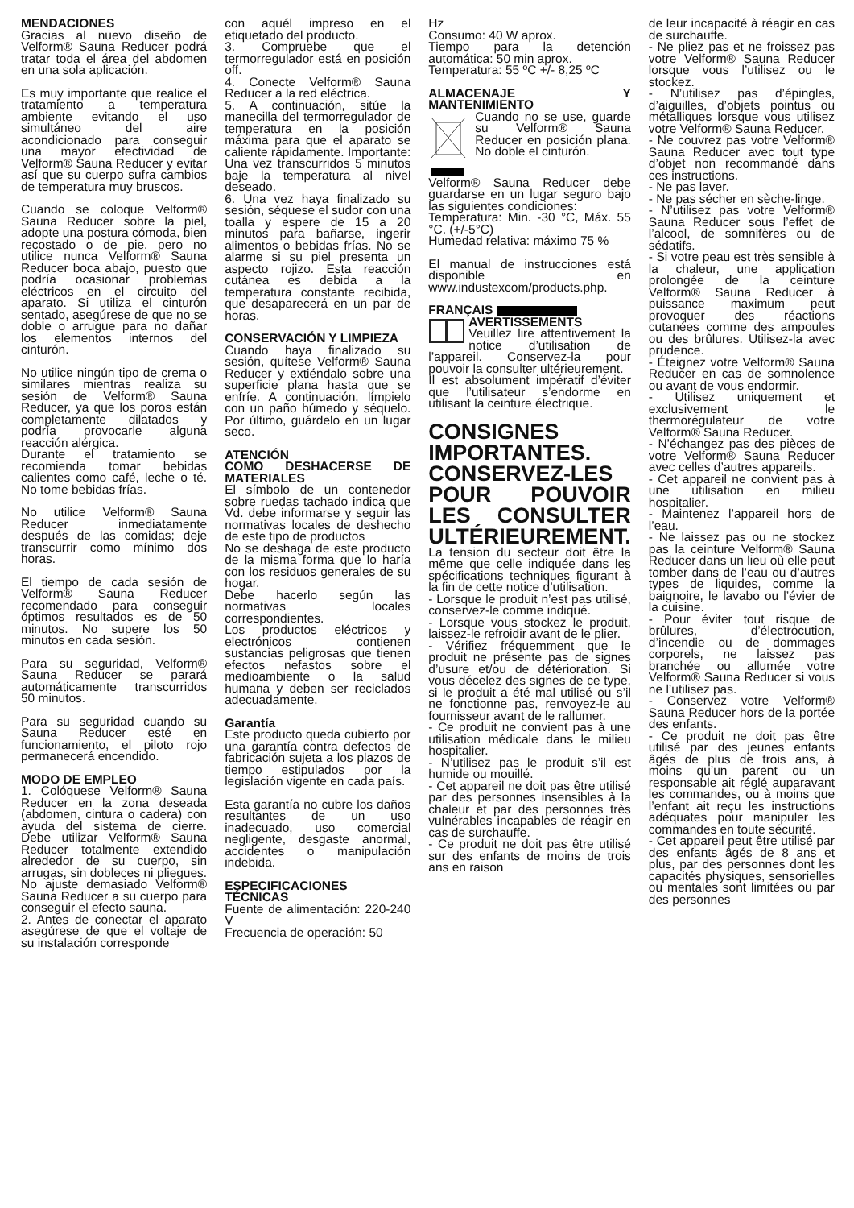MENDACIONES
Gracias al nuevo diseño de Velform® Sauna Reducer podrá tratar toda el área del abdomen en una sola aplicación.
Es muy importante que realice el tratamiento a temperatura ambiente evitando el uso simultáneo del aire acondicionado para conseguir una mayor efectividad de Velform® Sauna Reducer y evitar así que su cuerpo sufra cambios de temperatura muy bruscos.
Cuando se coloque Velform® Sauna Reducer sobre la piel, adopte una postura cómoda, bien recostado o de pie, pero no utilice nunca Velform® Sauna Reducer boca abajo, puesto que podría ocasionar problemas eléctricos en el circuito del aparato. Si utiliza el cinturón sentado, asegúrese de que no se doble o arrugue para no dañar los elementos internos del cinturón.
No utilice ningún tipo de crema o similares mientras realiza su sesión de Velform® Sauna Reducer, ya que los poros están completamente dilatados y podría provocarle alguna reacción alérgica.
Durante el tratamiento se recomienda tomar bebidas calientes como café, leche o té. No tome bebidas frías.
No utilice Velform® Sauna Reducer inmediatamente después de las comidas; deje transcurrir como mínimo dos horas.
El tiempo de cada sesión de Velform® Sauna Reducer recomendado para conseguir óptimos resultados es de 50 minutos. No supere los 50 minutos en cada sesión.
Para su seguridad, Velform® Sauna Reducer se parará automáticamente transcurridos 50 minutos.
Para su seguridad cuando su Sauna Reducer esté en funcionamiento, el piloto rojo permanecerá encendido.
MODO DE EMPLEO
1. Colóquese Velform® Sauna Reducer en la zona deseada (abdomen, cintura o cadera) con ayuda del sistema de cierre. Debe utilizar Velform® Sauna Reducer totalmente extendido alrededor de su cuerpo, sin arrugas, sin dobleces ni pliegues. No ajuste demasiado Velform® Sauna Reducer a su cuerpo para conseguir el efecto sauna.
2. Antes de conectar el aparato asegúrese de que el voltaje de su instalación corresponde
con aquél impreso en el etiquetado del producto.
3. Compruebe que el termorregulador está en posición off.
4. Conecte Velform® Sauna Reducer a la red eléctrica.
5. A continuación, sitúe la manecilla del termorregulador de temperatura en la posición máxima para que el aparato se caliente rápidamente. Importante: Una vez transcurridos 5 minutos baje la temperatura al nivel deseado.
6. Una vez haya finalizado su sesión, séquese el sudor con una toalla y espere de 15 a 20 minutos para bañarse, ingerir alimentos o bebidas frías. No se alarme si su piel presenta un aspecto rojizo. Esta reacción cutánea es debida a la temperatura constante recibida, que desaparecerá en un par de horas.
CONSERVACIÓN Y LIMPIEZA
Cuando haya finalizado su sesión, quítese Velform® Sauna Reducer y extiéndalo sobre una superficie plana hasta que se enfríe. A continuación, límpielo con un paño húmedo y séquelo. Por último, guárdelo en un lugar seco.
ATENCIÓN
COMO DESHACERSE DE MATERIALES
El símbolo de un contenedor sobre ruedas tachado indica que Vd. debe informarse y seguir las normativas locales de deshecho de este tipo de productos
No se deshaga de este producto de la misma forma que lo haría con los residuos generales de su hogar.
Debe hacerlo según las normativas locales correspondientes.
Los productos eléctricos y electrónicos contienen sustancias peligrosas que tienen efectos nefastos sobre el medioambiente o la salud humana y deben ser reciclados adecuadamente.
Garantía
Este producto queda cubierto por una garantía contra defectos de fabricación sujeta a los plazos de tiempo estipulados por la legislación vigente en cada país.
Esta garantía no cubre los daños resultantes de un uso inadecuado, uso comercial negligente, desgaste anormal, accidentes o manipulación indebida.
ESPECIFICACIONES TÉCNICAS
Fuente de alimentación: 220-240 V
Frecuencia de operación: 50
Hz
Consumo: 40 W aprox.
Tiempo para la detención automática: 50 min aprox.
Temperatura: 55 ºC +/- 8,25 ºC
ALMACENAJE Y MANTENIMIENTO
Cuando no se use, guarde su Velform® Sauna Reducer en posición plana. No doble el cinturón.
Velform® Sauna Reducer debe guardarse en un lugar seguro bajo las siguientes condiciones:
Temperatura: Min. -30 °C, Máx. 55 °C. (+/-5°C)
Humedad relativa: máximo 75 %
El manual de instrucciones está disponible en www.industexcom/products.php.
FRANÇAIS
AVERTISSEMENTS
Veuillez lire attentivement la notice d’utilisation de l’appareil. Conservez-la pour pouvoir la consulter ultérieurement.
Il est absolument impératif d’éviter que l’utilisateur s’endorme en utilisant la ceinture électrique.
CONSIGNES IMPORTANTES. CONSERVEZ-LES POUR POUVOIR LES CONSULTER ULTÉRIEUREMENT.
La tension du secteur doit être la même que celle indiquée dans les spécifications techniques figurant à la fin de cette notice d’utilisation.
- Lorsque le produit n’est pas utilisé, conservez-le comme indiqué.
- Lorsque vous stockez le produit, laissez-le refroidir avant de le plier.
- Vérifiez fréquemment que le produit ne présente pas de signes d’usure et/ou de détérioration. Si vous décelez des signes de ce type, si le produit a été mal utilisé ou s’il ne fonctionne pas, renvoyez-le au fournisseur avant de le rallumer.
- Ce produit ne convient pas à une utilisation médicale dans le milieu hospitalier.
- N’utilisez pas le produit s’il est humide ou mouillé.
- Cet appareil ne doit pas être utilisé par des personnes insensibles à la chaleur et par des personnes très vulnérables incapables de réagir en cas de surchauffe.
- Ce produit ne doit pas être utilisé sur des enfants de moins de trois ans en raison
de leur incapacité à réagir en cas de surchauffe.
- Ne pliez pas et ne froissez pas votre Velform® Sauna Reducer lorsque vous l’utilisez ou le stockez.
- N’utilisez pas d’épingles, d’aiguilles, d’objets pointus ou métalliques lorsque vous utilisez votre Velform® Sauna Reducer.
- Ne couvrez pas votre Velform® Sauna Reducer avec tout type d’objet non recommandé dans ces instructions.
- Ne pas laver.
- Ne pas sécher en sèche-linge.
- N’utilisez pas votre Velform® Sauna Reducer sous l’effet de l’alcool, de somnifères ou de sédatifs.
- Si votre peau est très sensible à la chaleur, une application prolongée de la ceinture Velform® Sauna Reducer à puissance maximum peut provoquer des réactions cutanées comme des ampoules ou des brûlures. Utilisez-la avec prudence.
- Éteignez votre Velform® Sauna Reducer en cas de somnolence ou avant de vous endormir.
- Utilisez uniquement et exclusivement le thermorégulateur de votre Velform® Sauna Reducer.
- N’échangez pas des pièces de votre Velform® Sauna Reducer avec celles d’autres appareils.
- Cet appareil ne convient pas à une utilisation en milieu hospitalier.
- Maintenez l’appareil hors de l’eau.
- Ne laissez pas ou ne stockez pas la ceinture Velform® Sauna Reducer dans un lieu où elle peut tomber dans de l’eau ou d’autres types de liquides, comme la baignoire, le lavabo ou l’évier de la cuisine.
- Pour éviter tout risque de brûlures, d’électrocution, d’incendie ou de dommages corporels, ne laissez pas branchée ou allumée votre Velform® Sauna Reducer si vous ne l’utilisez pas.
- Conservez votre Velform® Sauna Reducer hors de la portée des enfants.
- Ce produit ne doit pas être utilisé par des jeunes enfants âgés de plus de trois ans, à moins qu’un parent ou un responsable ait réglé auparavant les commandes, ou à moins que l’enfant ait reçu les instructions adéquates pour manipuler les commandes en toute sécurité.
- Cet appareil peut être utilisé par des enfants âgés de 8 ans et plus, par des personnes dont les capacités physiques, sensorielles ou mentales sont limitées ou par des personnes